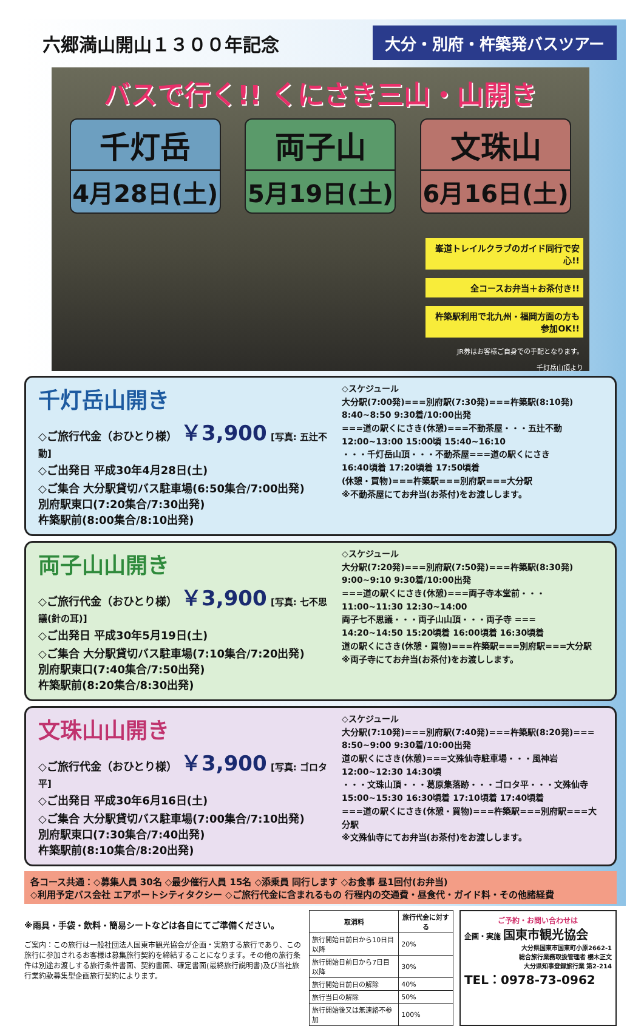六郷満山開山１３００年記念
大分・別府・杵築発バスツアー
バスで行く!! くにさき三山・山開き
千灯岳
4月28日(土)
両子山
5月19日(土)
文珠山
6月16日(土)
峯道トレイルクラブのガイド同行で安心!!
全コースお弁当＋お茶付き!!
杵築駅利用で北九州・福岡方面の方も参加OK!!
JR券はお客様ご自身での手配となります。
千灯岳山頂より
千灯岳山開き
◇ご旅行代金（おひとり様） ￥3,900 [写真: 五辻不動]
◇ご出発日 平成30年4月28日(土)
◇ご集合 大分駅貸切バス駐車場(6:50集合/7:00出発)
別府駅東口(7:20集合/7:30出発)
杵築駅前(8:00集合/8:10出発)
◇スケジュール
大分駅(7:00発)===別府駅(7:30発)===杵築駅(8:10発)
8:40~8:50 9:30着/10:00出発
===道の駅くにさき(休憩)===不動茶屋・・・五辻不動
12:00~13:00 15:00頃 15:40~16:10
・・・千灯岳山頂・・・不動茶屋===道の駅くにさき
16:40頃着 17:20頃着 17:50頃着
(休憩・買物)===杵築駅===別府駅===大分駅
※不動茶屋にてお弁当(お茶付)をお渡しします。
両子山山開き
◇ご旅行代金（おひとり様） ￥3,900 [写真: 七不思議(針の耳)]
◇ご出発日 平成30年5月19日(土)
◇ご集合 大分駅貸切バス駐車場(7:10集合/7:20出発)
別府駅東口(7:40集合/7:50出発)
杵築駅前(8:20集合/8:30出発)
◇スケジュール
大分駅(7:20発)===別府駅(7:50発)===杵築駅(8:30発)
9:00~9:10 9:30着/10:00出発
===道の駅くにさき(休憩)===両子寺本堂前・・・
11:00~11:30 12:30~14:00
両子七不思議・・・両子山山頂・・・両子寺 ===
14:20~14:50 15:20頃着 16:00頃着 16:30頃着
道の駅くにさき(休憩・買物)===杵築駅===別府駅===大分駅
※両子寺にてお弁当(お茶付)をお渡しします。
文珠山山開き
◇ご旅行代金（おひとり様） ￥3,900 [写真: ゴロタ平]
◇ご出発日 平成30年6月16日(土)
◇ご集合 大分駅貸切バス駐車場(7:00集合/7:10出発)
別府駅東口(7:30集合/7:40出発)
杵築駅前(8:10集合/8:20出発)
◇スケジュール
大分駅(7:10発)===別府駅(7:40発)===杵築駅(8:20発)===
8:50~9:00 9:30着/10:00出発
道の駅くにさき(休憩)===文殊仙寺駐車場・・・風神岩
12:00~12:30 14:30頃
・・・文珠山頂・・・葛原集落跡・・・ゴロタ平・・・文殊仙寺
15:00~15:30 16:30頃着 17:10頃着 17:40頃着
===道の駅くにさき(休憩・買物)===杵築駅===別府駅===大分駅
※文殊仙寺にてお弁当(お茶付)をお渡しします。
各コース共通：◇募集人員 30名 ◇最少催行人員 15名 ◇添乗員 同行します ◇お食事 昼1回付(お弁当)
◇利用予定バス会社 エアポートシティタクシー ◇ご旅行代金に含まれるもの 行程内の交通費・昼食代・ガイド料・その他諸経費
※雨具・手袋・飲料・簡易シートなどは各自にてご準備ください。
ご案内：この旅行は一般社団法人国東市観光協会が企画・実施する旅行であり、この旅行に参加されるお客様は募集旅行契約を締結することになります。その他の旅行条件は別途お渡しする旅行条件書面、契約書面、確定書面(最終旅行説明書)及び当社旅行業約款募集型企画旅行契約によります。
| 取消料 | 旅行代金に対する |
| --- | --- |
| 旅行開始日前日から10日目以降 | 20% |
| 旅行開始日前日から7日目以降 | 30% |
| 旅行開始日前日の解除 | 40% |
| 旅行当日の解除 | 50% |
| 旅行開始後又は無連絡不参加 | 100% |
ご予約・お問い合わせは
企画・実施 国東市観光協会
大分県国東市国東町小原2662-1
総合旅行業務取扱管理者 櫻木正文
大分県知事登録旅行業 第2-214
TEL：0978-73-0962